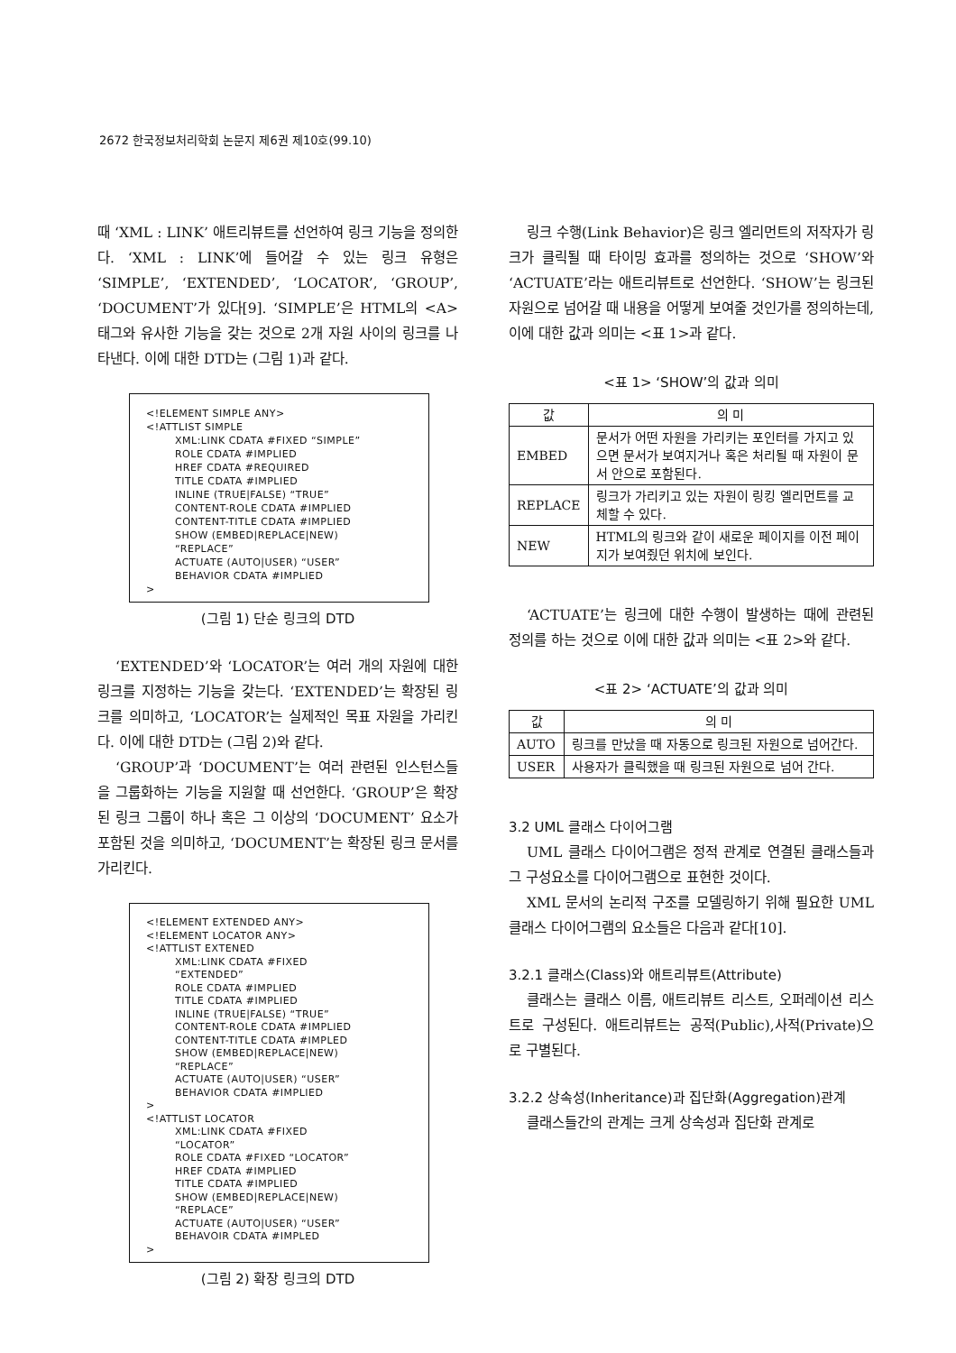2672 한국정보처리학회 논문지 제6권 제10호(99.10)
때 ‘XML : LINK’ 애트리뷰트를 선언하여 링크 기능을 정의한다. ‘XML : LINK’에 들어갈 수 있는 링크 유형은 ‘SIMPLE’, ‘EXTENDED’, ‘LOCATOR’, ‘GROUP’, ‘DOCUMENT’가 있다[9]. ‘SIMPLE’은 HTML의 <A> 태그와 유사한 기능을 갖는 것으로 2개 자원 사이의 링크를 나타낸다. 이에 대한 DTD는 (그림 1)과 같다.
<!ELEMENT SIMPLE ANY> <!ATTLIST SIMPLE XML:LINK CDATA #FIXED “SIMPLE” ROLE CDATA #IMPLIED HREF CDATA #REQUIRED TITLE CDATA #IMPLIED INLINE (TRUE|FALSE) “TRUE” CONTENT-ROLE CDATA #IMPLIED CONTENT-TITLE CDATA #IMPLIED SHOW (EMBED|REPLACE|NEW) “REPLACE” ACTUATE (AUTO|USER) “USER” BEHAVIOR CDATA #IMPLIED >
(그림 1) 단순 링크의 DTD
‘EXTENDED’와 ‘LOCATOR’는 여러 개의 자원에 대한 링크를 지정하는 기능을 갖는다. ‘EXTENDED’는 확장된 링크를 의미하고, ‘LOCATOR’는 실제적인 목표 자원을 가리킨다. 이에 대한 DTD는 (그림 2)와 같다.
‘GROUP’과 ‘DOCUMENT’는 여러 관련된 인스턴스들을 그룹화하는 기능을 지원할 때 선언한다. ‘GROUP’은 확장된 링크 그룹이 하나 혹은 그 이상의 ‘DOCUMENT’ 요소가 포함된 것을 의미하고, ‘DOCUMENT’는 확장된 링크 문서를 가리킨다.
<!ELEMENT EXTENDED ANY> <!ELEMENT LOCATOR ANY> <!ATTLIST EXTENED XML:LINK CDATA #FIXED “EXTENDED” ROLE CDATA #IMPLIED TITLE CDATA #IMPLIED INLINE (TRUE|FALSE) “TRUE” CONTENT-ROLE CDATA #IMPLIED CONTENT-TITLE CDATA #IMPLED SHOW (EMBED|REPLACE|NEW) “REPLACE” ACTUATE (AUTO|USER) “USER” BEHAVIOR CDATA #IMPLIED > <!ATTLIST LOCATOR XML:LINK CDATA #FIXED “LOCATOR” ROLE CDATA #FIXED “LOCATOR” HREF CDATA #IMPLIED TITLE CDATA #IMPLIED SHOW (EMBED|REPLACE|NEW) “REPLACE” ACTUATE (AUTO|USER) “USER” BEHAVOIR CDATA #IMPLED >
(그림 2) 확장 링크의 DTD
링크 수행(Link Behavior)은 링크 엘리먼트의 저작자가 링크가 클릭될 때 타이밍 효과를 정의하는 것으로 ‘SHOW’와 ‘ACTUATE’라는 애트리뷰트로 선언한다. ‘SHOW’는 링크된 자원으로 넘어갈 때 내용을 어떻게 보여줄 것인가를 정의하는데, 이에 대한 값과 의미는 <표 1>과 같다.
<표 1> ‘SHOW’의 값과 의미
| 값 | 의 미 |
| --- | --- |
| EMBED | 문서가 어떤 자원을 가리키는 포인터를 가지고 있으면 문서가 보여지거나 혹은 처리될 때 자원이 문서 안으로 포함된다. |
| REPLACE | 링크가 가리키고 있는 자원이 링킹 엘리먼트를 교체할 수 있다. |
| NEW | HTML의 링크와 같이 새로운 페이지를 이전 페이지가 보여줬던 위치에 보인다. |
‘ACTUATE’는 링크에 대한 수행이 발생하는 때에 관련된 정의를 하는 것으로 이에 대한 값과 의미는 <표 2>와 같다.
<표 2> ‘ACTUATE’의 값과 의미
| 값 | 의 미 |
| --- | --- |
| AUTO | 링크를 만났을 때 자동으로 링크된 자원으로 넘어간다. |
| USER | 사용자가 클릭했을 때 링크된 자원으로 넘어 간다. |
3.2 UML 클래스 다이어그램
UML 클래스 다이어그램은 정적 관계로 연결된 클래스들과 그 구성요소를 다이어그램으로 표현한 것이다.
XML 문서의 논리적 구조를 모델링하기 위해 필요한 UML 클래스 다이어그램의 요소들은 다음과 같다[10].
3.2.1 클래스(Class)와 애트리뷰트(Attribute)
클래스는 클래스 이름, 애트리뷰트 리스트, 오퍼레이션 리스트로 구성된다. 애트리뷰트는 공적(Public),사적(Private)으로 구별된다.
3.2.2 상속성(Inheritance)과 집단화(Aggregation)관계
클래스들간의 관계는 크게 상속성과 집단화 관계로